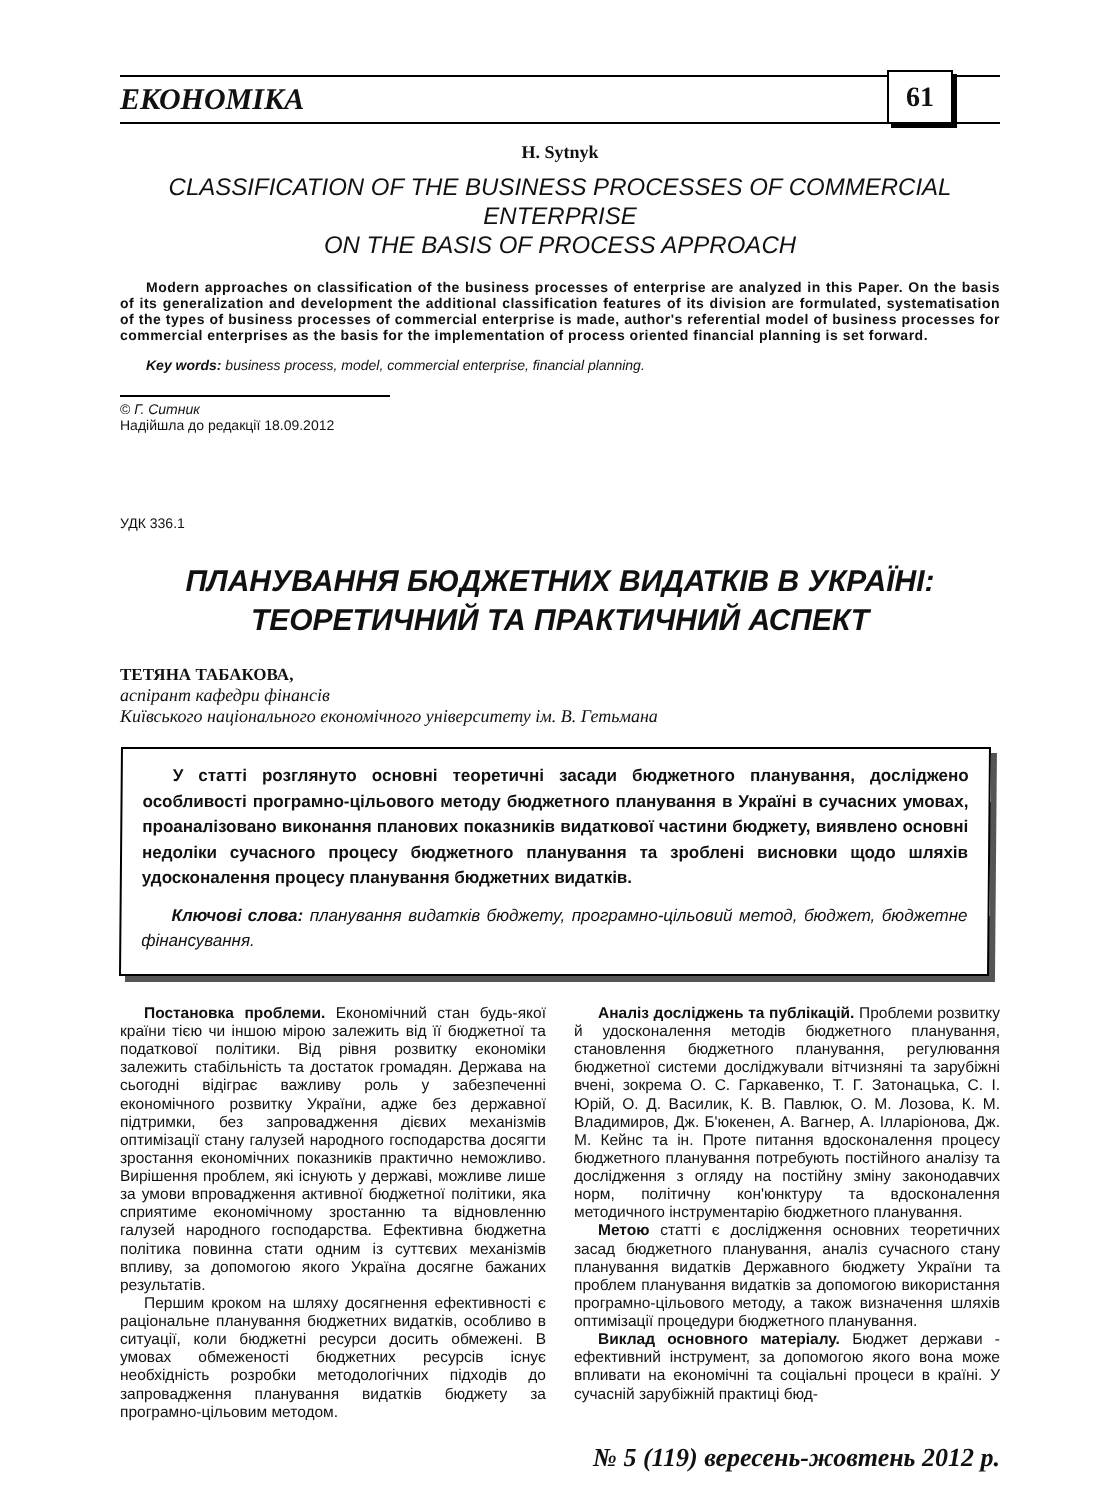ЕКОНОМІКА 61
H. Sytnyk
CLASSIFICATION OF THE BUSINESS PROCESSES OF COMMERCIAL ENTERPRISE
ON THE BASIS OF PROCESS APPROACH
Modern approaches on classification of the business processes of enterprise are analyzed in this Paper. On the basis of its generalization and development the additional classification features of its division are formulated, systematisation of the types of business processes of commercial enterprise is made, author's referential model of business processes for commercial enterprises as the basis for the implementation of process oriented financial planning is set forward.
Key words: business process, model, commercial enterprise, financial planning.
© Г. Ситник
Надійшла до редакції 18.09.2012
УДК 336.1
ПЛАНУВАННЯ БЮДЖЕТНИХ ВИДАТКІВ В УКРАЇНІ:
ТЕОРЕТИЧНИЙ ТА ПРАКТИЧНИЙ АСПЕКТ
ТЕТЯНА ТАБАКОВА,
аспірант кафедри фінансів
Київського національного економічного університету ім. В. Гетьмана
У статті розглянуто основні теоретичні засади бюджетного планування, досліджено особливості програмно-цільового методу бюджетного планування в Україні в сучасних умовах, проаналізовано виконання планових показників видаткової частини бюджету, виявлено основні недоліки сучасного процесу бюджетного планування та зроблені висновки щодо шляхів удосконалення процесу планування бюджетних видатків.
Ключові слова: планування видатків бюджету, програмно-цільовий метод, бюджет, бюджетне фінансування.
Постановка проблеми. Економічний стан будь-якої країни тією чи іншою мірою залежить від її бюджетної та податкової політики. Від рівня розвитку економіки залежить стабільність та достаток громадян. Держава на сьогодні відіграє важливу роль у забезпеченні економічного розвитку України, адже без державної підтримки, без запровадження дієвих механізмів оптимізації стану галузей народного господарства досягти зростання економічних показників практично неможливо. Вирішення проблем, які існують у державі, можливе лише за умови впровадження активної бюджетної політики, яка сприятиме економічному зростанню та відновленню галузей народного господарства. Ефективна бюджетна політика повинна стати одним із суттєвих механізмів впливу, за допомогою якого Україна досягне бажаних результатів.
Першим кроком на шляху досягнення ефективності є раціональне планування бюджетних видатків, особливо в ситуації, коли бюджетні ресурси досить обмежені. В умовах обмеженості бюджетних ресурсів існує необхідність розробки методологічних підходів до запровадження планування видатків бюджету за програмно-цільовим методом.
Аналіз досліджень та публікацій. Проблеми розвитку й удосконалення методів бюджетного планування, становлення бюджетного планування, регулювання бюджетної системи досліджували вітчизняні та зарубіжні вчені, зокрема О. С. Гаркавенко, Т. Г. Затонацька, С. І. Юрій, О. Д. Василик, К. В. Павлюк, О. М. Лозова, К. М. Владимиров, Дж. Б'юкенен, А. Вагнер, А. Ілларіонова, Дж. М. Кейнс та ін. Проте питання вдосконалення процесу бюджетного планування потребують постійного аналізу та дослідження з огляду на постійну зміну законодавчих норм, політичну кон'юнктуру та вдосконалення методичного інструментарію бюджетного планування.
Метою статті є дослідження основних теоретичних засад бюджетного планування, аналіз сучасного стану планування видатків Державного бюджету України та проблем планування видатків за допомогою використання програмно-цільового методу, а також визначення шляхів оптимізації процедури бюджетного планування.
Виклад основного матеріалу. Бюджет держави - ефективний інструмент, за допомогою якого вона може впливати на економічні та соціальні процеси в країні. У сучасній зарубіжній практиці бюд-
№ 5 (119) вересень-жовтень 2012 р.